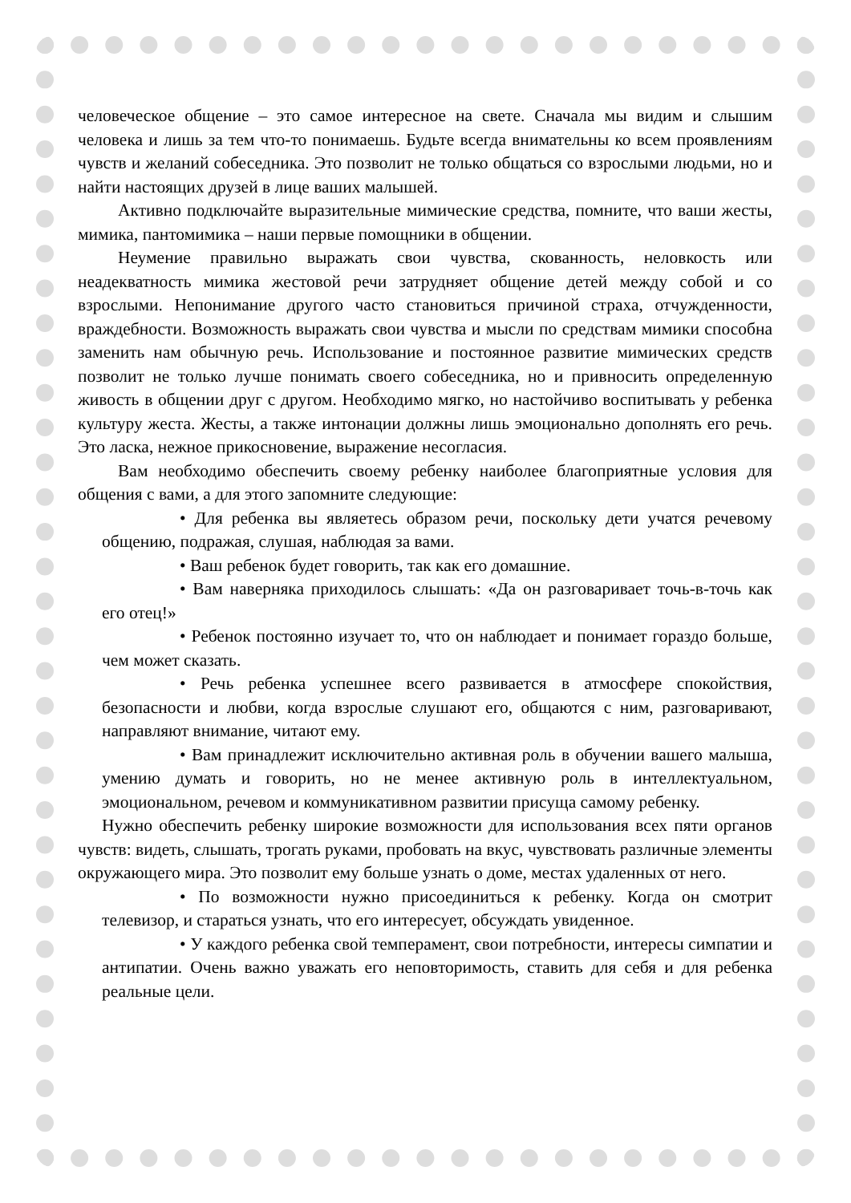человеческое общение – это самое интересное на свете. Сначала мы видим и слышим человека и лишь за тем что-то понимаешь. Будьте всегда внимательны ко всем проявлениям чувств и желаний собеседника. Это позволит не только общаться со взрослыми людьми, но и найти настоящих друзей в лице ваших малышей.
Активно подключайте выразительные мимические средства, помните, что ваши жесты, мимика, пантомимика – наши первые помощники в общении.
Неумение правильно выражать свои чувства, скованность, неловкость или неадекватность мимика жестовой речи затрудняет общение детей между собой и со взрослыми. Непонимание другого часто становиться причиной страха, отчужденности, враждебности. Возможность выражать свои чувства и мысли по средствам мимики способна заменить нам обычную речь. Использование и постоянное развитие мимических средств позволит не только лучше понимать своего собеседника, но и привносить определенную живость в общении друг с другом. Необходимо мягко, но настойчиво воспитывать у ребенка культуру жеста. Жесты, а также интонации должны лишь эмоционально дополнять его речь. Это ласка, нежное прикосновение, выражение несогласия.
Вам необходимо обеспечить своему ребенку наиболее благоприятные условия для общения с вами, а для этого запомните следующие:
• Для ребенка вы являетесь образом речи, поскольку дети учатся речевому общению, подражая, слушая, наблюдая за вами.
• Ваш ребенок будет говорить, так как его домашние.
• Вам наверняка приходилось слышать: «Да он разговаривает точь-в-точь как его отец!»
• Ребенок постоянно изучает то, что он наблюдает и понимает гораздо больше, чем может сказать.
• Речь ребенка успешнее всего развивается в атмосфере спокойствия, безопасности и любви, когда взрослые слушают его, общаются с ним, разговаривают, направляют внимание, читают ему.
• Вам принадлежит исключительно активная роль в обучении вашего малыша, умению думать и говорить, но не менее активную роль в интеллектуальном, эмоциональном, речевом и коммуникативном развитии присуща самому ребенку.
Нужно обеспечить ребенку широкие возможности для использования всех пяти органов чувств: видеть, слышать, трогать руками, пробовать на вкус, чувствовать различные элементы окружающего мира. Это позволит ему больше узнать о доме, местах удаленных от него.
• По возможности нужно присоединиться к ребенку. Когда он смотрит телевизор, и стараться узнать, что его интересует, обсуждать увиденное.
• У каждого ребенка свой темперамент, свои потребности, интересы симпатии и антипатии. Очень важно уважать его неповторимость, ставить для себя и для ребенка реальные цели.